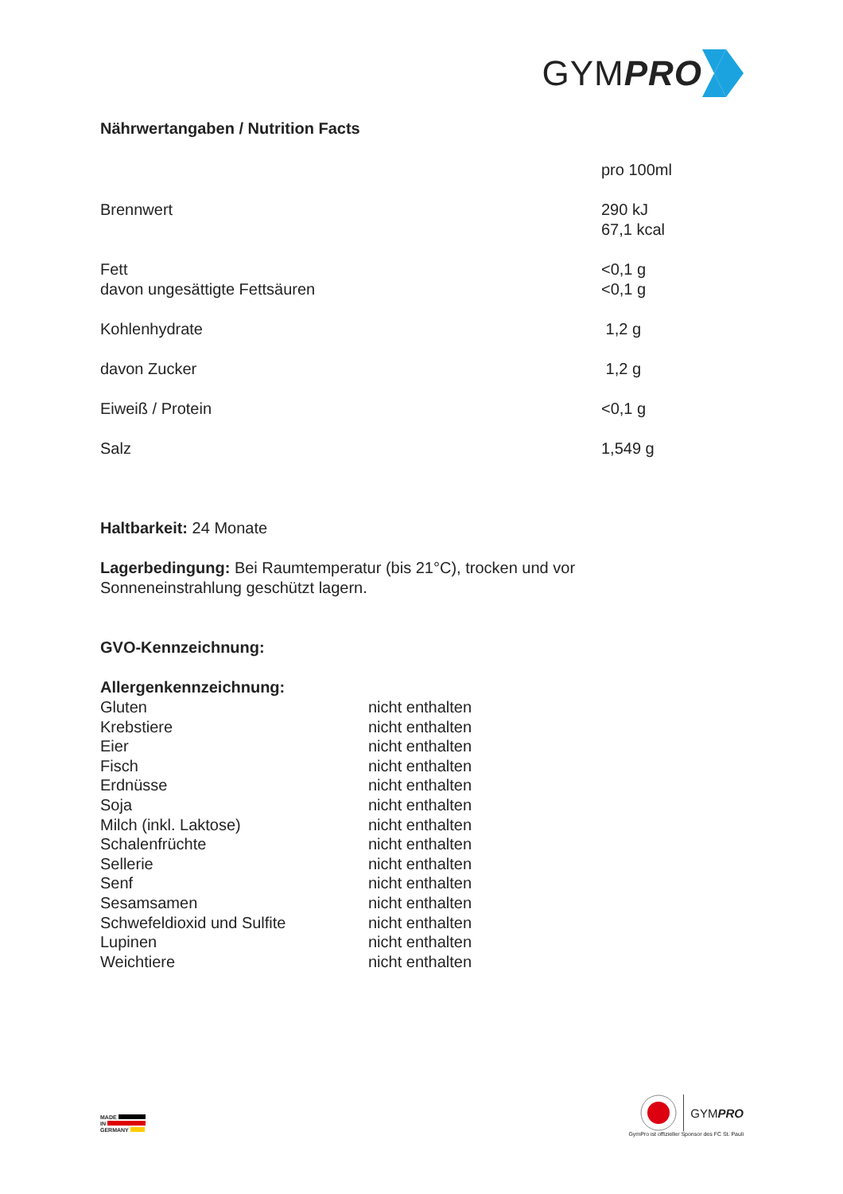GYMPRO
Nährwertangaben / Nutrition Facts
| | pro 100ml |
| Brennwert | 290 kJ 67,1 kcal |
| Fett davon ungesättigte Fettsäuren | <0,1 g <0,1 g |
| Kohlenhydrate | 1,2 g |
| davon Zucker | 1,2 g |
| Eiweiß / Protein | <0,1 g |
| Salz | 1,549 g |
Haltbarkeit: 24 Monate
Lagerbedingung: Bei Raumtemperatur (bis 21°C), trocken und vor
Sonneneinstrahlung geschützt lagern.
GVO-Kennzeichnung:
Allergenkennzeichnung:
| Gluten | nicht enthalten |
| Krebstiere | nicht enthalten |
| Eier | nicht enthalten |
| Fisch | nicht enthalten |
| Erdnüsse | nicht enthalten |
| Soja | nicht enthalten |
| Milch (inkl. Laktose) | nicht enthalten |
| Schalenfrüchte | nicht enthalten |
| Sellerie | nicht enthalten |
| Senf | nicht enthalten |
| Sesamsamen | nicht enthalten |
| Schwefeldioxid und Sulfite | nicht enthalten |
| Lupinen | nicht enthalten |
| Weichtiere | nicht enthalten |
MADE
IN
GERMANY
GYMPRO
GymPro ist offizieller Sponsor des FC St. Pauli